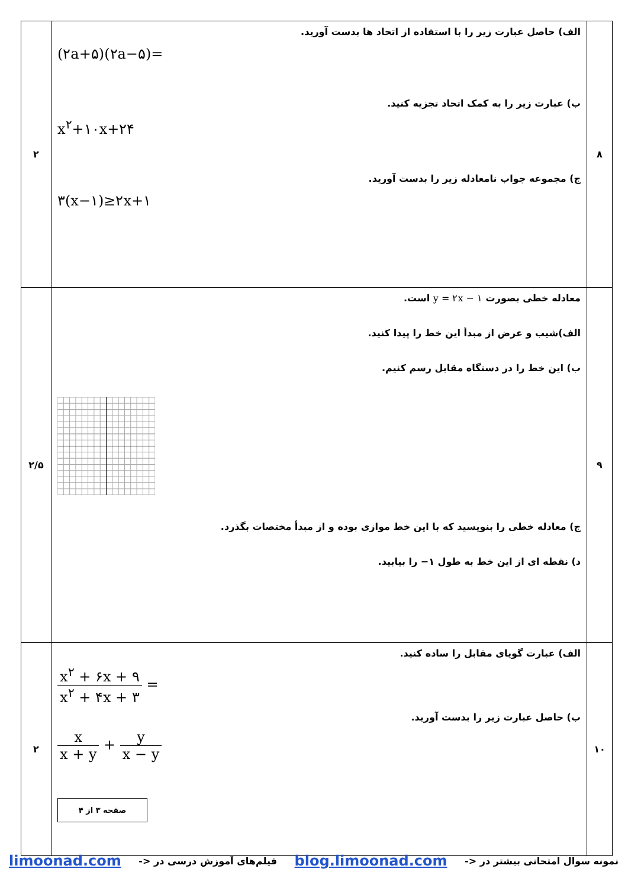| ۸ | الف) حاصل عبارت زیر را با استفاده از اتحاد ها بدست آورید. (۲a+۵)(۲a−۵)= ب) عبارت زیر را به کمک اتحاد تجزیه کنید. x<sup>۲</sup>+۱۰x+۲۴ ج) مجموعه جواب نامعادله زیر را بدست آورید. ۳(x−۱)≥۲x+۱ | ۲ |
| ۹ | معادله خطی بصورت y = ۲x − ۱ است. الف)شیب و عرض از مبدأ این خط را پیدا کنید. ب) این خط را در دستگاه مقابل رسم کنیم. ج) معادله خطی را بنویسید که با این خط موازی بوده و از مبدأ مختصات بگذرد. د) نقطه ای از این خط به طول ۱− را بیابید. | ۲/۵ |
| ۱۰ | الف) عبارت گویای مقابل را ساده کنید. x<sup>۲</sup> + ۶x + ۹ x<sup>۲</sup> + ۴x + ۳ = ب) حاصل عبارت زیر را بدست آورید. x x + y + y x − y صفحه ۳ از ۴ | ۲ |
نمونه سوال امتحانی بیشتر در <- blog.limoonad.com فیلم‌های آموزش درسی در <- limoonad.com